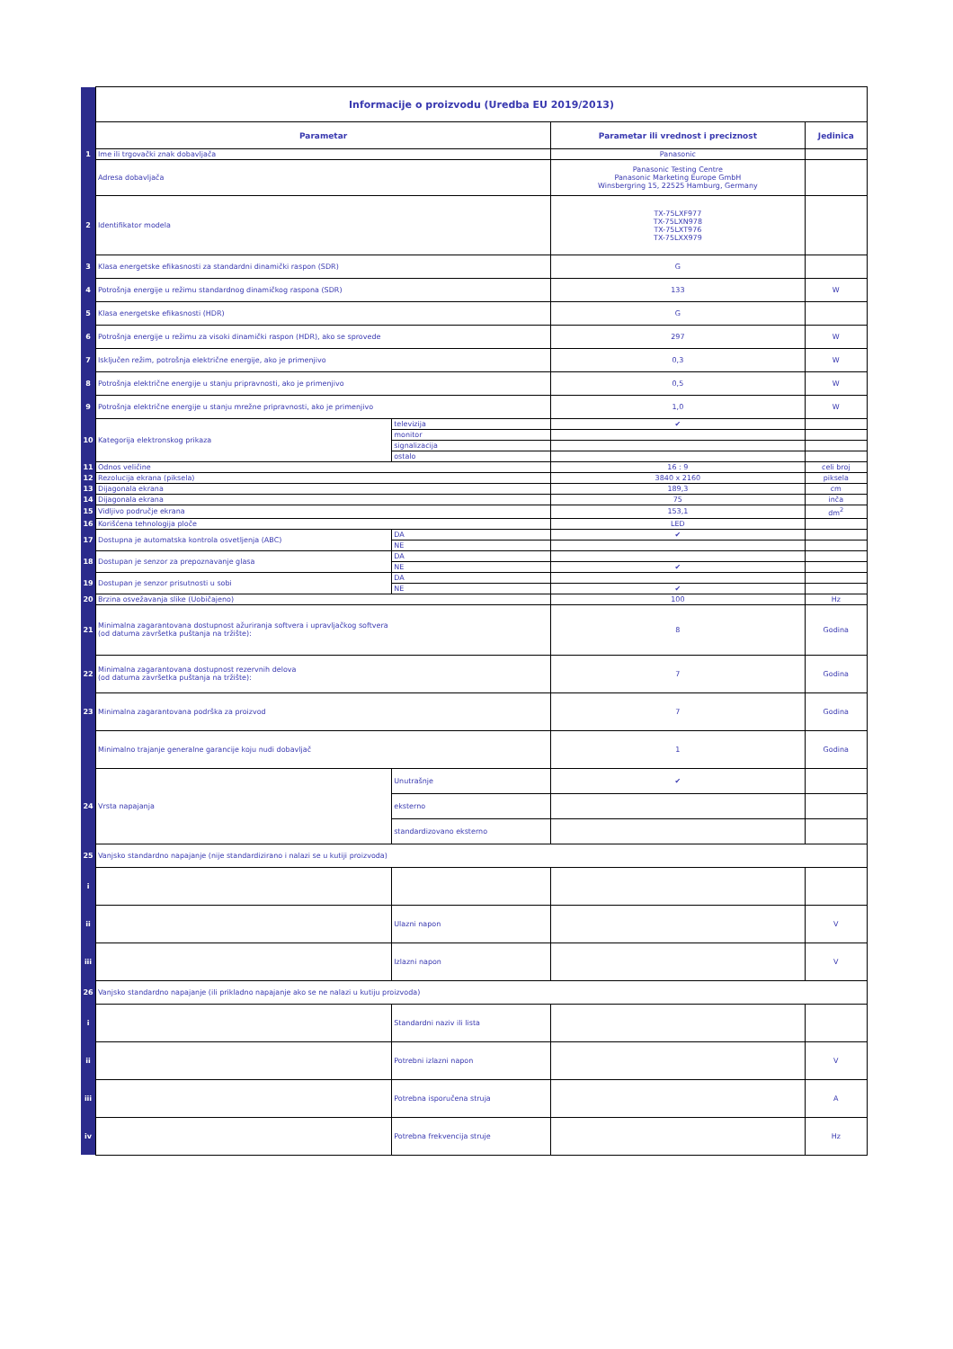| | Informacije o proizvodu (Uredba EU 2019/2013) | | | |
| | Parametar | | Parametar ili vrednost i preciznost | Jedinica |
| 1 | Ime ili trgovački znak dobavljača | | Panasonic | |
| | Adresa dobavljača | | Panasonic Testing Centre Panasonic Marketing Europe GmbH Winsbergring 15, 22525 Hamburg, Germany | |
| 2 | Identifikator modela | | TX-75LXF977 TX-75LXN978 TX-75LXT976 TX-75LXX979 | |
| 3 | Klasa energetske efikasnosti za standardni dinamički raspon (SDR) | | G | |
| 4 | Potrošnja energije u režimu standardnog dinamičkog raspona (SDR) | | 133 | W |
| 5 | Klasa energetske efikasnosti (HDR) | | G | |
| 6 | Potrošnja energije u režimu za visoki dinamički raspon (HDR), ako se sprovede | | 297 | W |
| 7 | Isključen režim, potrošnja električne energije, ako je primenjivo | | 0,3 | W |
| 8 | Potrošnja električne energije u stanju pripravnosti, ako je primenjivo | | 0,5 | W |
| 9 | Potrošnja električne energije u stanju mrežne pripravnosti, ako je primenjivo | | 1,0 | W |
| 10 | Kategorija elektronskog prikaza | televizija | ✔ | |
| | | monitor | | |
| | | signalizacija | | |
| | | ostalo | | |
| 11 | Odnos veličine | | 16 : 9 | celi broj |
| 12 | Rezolucija ekrana (piksela) | | 3840 x 2160 | piksela |
| 13 | Dijagonala ekrana | | 189,3 | cm |
| 14 | Dijagonala ekrana | | 75 | inča |
| 15 | Vidljivo područje ekrana | | 153,1 | dm<sup>2</sup> |
| 16 | Korišćena tehnologija ploče | | LED | |
| 17 | Dostupna je automatska kontrola osvetljenja (ABC) | DA | ✔ | |
| | | NE | | |
| 18 | Dostupan je senzor za prepoznavanje glasa | DA | | |
| | | NE | ✔ | |
| 19 | Dostupan je senzor prisutnosti u sobi | DA | | |
| | | NE | ✔ | |
| 20 | Brzina osvežavanja slike (Uobičajeno) | | 100 | Hz |
| 21 | Minimalna zagarantovana dostupnost ažuriranja softvera i upravljačkog softvera (od datuma završetka puštanja na tržište): | | 8 | Godina |
| 22 | Minimalna zagarantovana dostupnost rezervnih delova (od datuma završetka puštanja na tržište): | | 7 | Godina |
| 23 | Minimalna zagarantovana podrška za proizvod | | 7 | Godina |
| | Minimalno trajanje generalne garancije koju nudi dobavljač | | 1 | Godina |
| 24 | Vrsta napajanja | Unutrašnje | ✔ | |
| | | eksterno | | |
| | | standardizovano eksterno | | |
| 25 | Vanjsko standardno napajanje (nije standardizirano i nalazi se u kutiji proizvoda) | | | |
| i | | | | |
| ii | | Ulazni napon | | V |
| iii | | Izlazni napon | | V |
| 26 | Vanjsko standardno napajanje (ili prikladno napajanje ako se ne nalazi u kutiju proizvoda) | | | |
| i | | Standardni naziv ili lista | | |
| ii | | Potrebni izlazni napon | | V |
| iii | | Potrebna isporučena struja | | A |
| iv | | Potrebna frekvencija struje | | Hz |